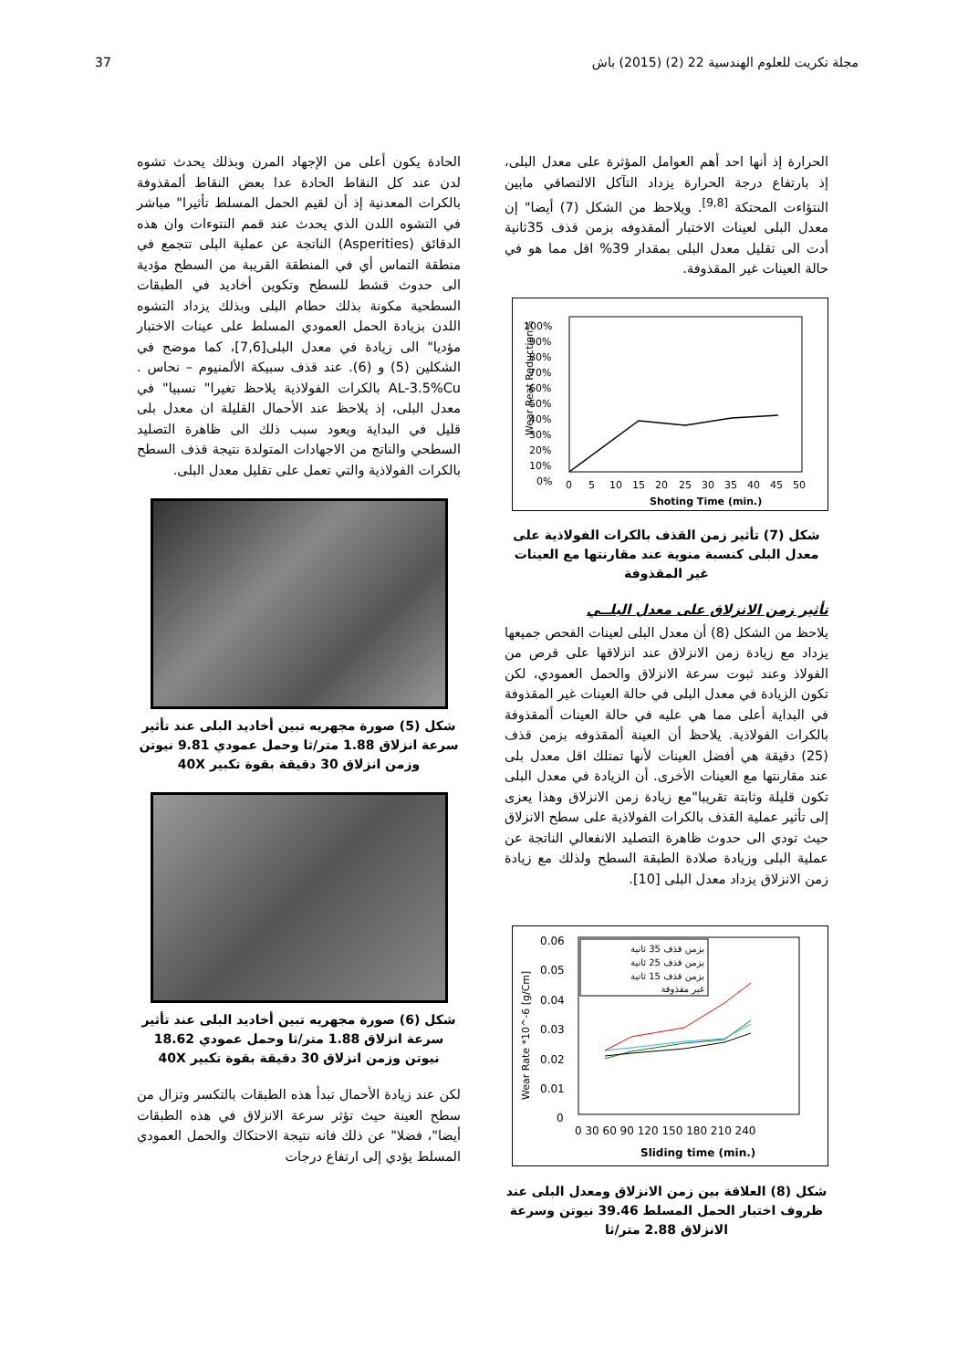37 مجلة تكريت للعلوم الهندسية 22 (2) (2015) باش
الحادة يكون أعلى من الإجهاد المرن وبذلك يحدث تشوه لدن عند كل النقاط الحادة عدا بعض النقاط ألمقذوفة بالكرات المعدنية إذ أن لقيم الحمل المسلط تأثيرا" مباشر في التشوه اللدن الذي يحدث عند قمم النتوءات وان هذه الدقائق (Asperities) الناتجة عن عملية البلى تتجمع في منطقة التماس أي في المنطقة القريبة من السطح مؤدية الى حدوث قشط للسطح وتكوين أخاديد في الطبقات السطحية مكونة بذلك حطام البلى وبذلك يزداد التشوه اللدن بزيادة الحمل العمودي المسلط على عينات الاختبار مؤديا" الى زيادة في معدل البلى[7,6]، كما موضح في الشكلين (5) و (6). عند قذف سبيكة الألمنيوم – نحاس . AL-3.5%Cu بالكرات الفولاذية يلاحظ تغيرا" نسبيا" في معدل البلى، إذ يلاحظ عند الأحمال القليلة ان معدل بلى قليل في البداية ويعود سبب ذلك الى ظاهرة التصليد السطحي والناتج من الاجهادات المتولدة نتيجة قذف السطح بالكرات الفولاذية والتي تعمل على تقليل معدل البلى.
شكل (5) صورة مجهريه تبين أخاديد البلى عند تأثير سرعة انزلاق 1.88 متر/ثا وحمل عمودي 9.81 نيوتن وزمن انزلاق 30 دقيقة بقوة تكبير 40X
شكل (6) صورة مجهريه تبين أخاديد البلى عند تأثير سرعة انزلاق 1.88 متر/ثا وحمل عمودي 18.62 نيوتن وزمن انزلاق 30 دقيقة بقوة تكبير 40X
لكن عند زيادة الأحمال تبدأ هذه الطبقات بالتكسر وتزال من سطح العينة حيث تؤثر سرعة الانزلاق في هذه الطبقات أيضا"، فضلا" عن ذلك فانه نتيجة الاحتكاك والحمل العمودي المسلط يؤدي إلى ارتفاع درجات
الحرارة إذ أنها احد أهم العوامل المؤثرة على معدل البلى، إذ بارتفاع درجة الحرارة يزداد التآكل الالتصاقي مابين النتؤاءت المحتكة <sup>[9,8]</sup>. ويلاحظ من الشكل (7) أيضا" إن معدل البلى لعينات الاختبار ألمقذوفه بزمن قذف 35ثانية أدت الى تقليل معدل البلى بمقدار 39% اقل مما هو في حالة العينات غير المقذوفة.
100%
90%
80%
70%
60%
50%
40%
30%
20%
10%
0%
0
5
10
15
20
25
30
35
40
45
50
Shoting Time (min.)
Wear Reat Reduction%
شكل (7) تأثير زمن القذف بالكرات الفولاذية على معدل البلى كنسبة منوية عند مقارنتها مع العينات غير المقذوفة
تأثير زمن الانزلاق على معدل البلــي
يلاحظ من الشكل (8) أن معدل البلى لعينات الفحص جميعها يزداد مع زيادة زمن الانزلاق عند انزلاقها على قرص من الفولاذ وعند ثبوت سرعة الانزلاق والحمل العمودي، لكن تكون الزيادة في معدل البلى في حالة العينات غير المقذوفة في البداية أعلى مما هي عليه في حالة العينات ألمقذوفة بالكرات الفولاذية. يلاحظ أن العينة ألمقذوفه بزمن قذف (25) دقيقة هي أفضل العينات لأنها تمتلك اقل معدل بلى عند مقارنتها مع العينات الأخرى. أن الزيادة في معدل البلى تكون قليلة وثابتة تقريبا"مع زيادة زمن الانزلاق وهذا يعزى إلى تأثير عملية القذف بالكرات الفولاذية على سطح الانزلاق حيث تودي الى حدوث ظاهرة التصليد الانفعالي الناتجة عن عملية البلى وزيادة صلادة الطبقة السطح ولذلك مع زيادة زمن الانزلاق يزداد معدل البلى [10].
0.06
0.05
0.04
0.03
0.02
0.01
0
0 30 60 90 120 150 180 210 240
Sliding time (min.)
Wear Rate *10^-6 [g/Cm]
بزمن قذف 35 ثانية
بزمن قذف 25 ثانية
بزمن قذف 15 ثانية
غير مقذوفة
شكل (8) العلاقة بين زمن الانزلاق ومعدل البلى عند ظروف اختبار الحمل المسلط 39.46 نيوتن وسرعة الانزلاق 2.88 متر/ثا